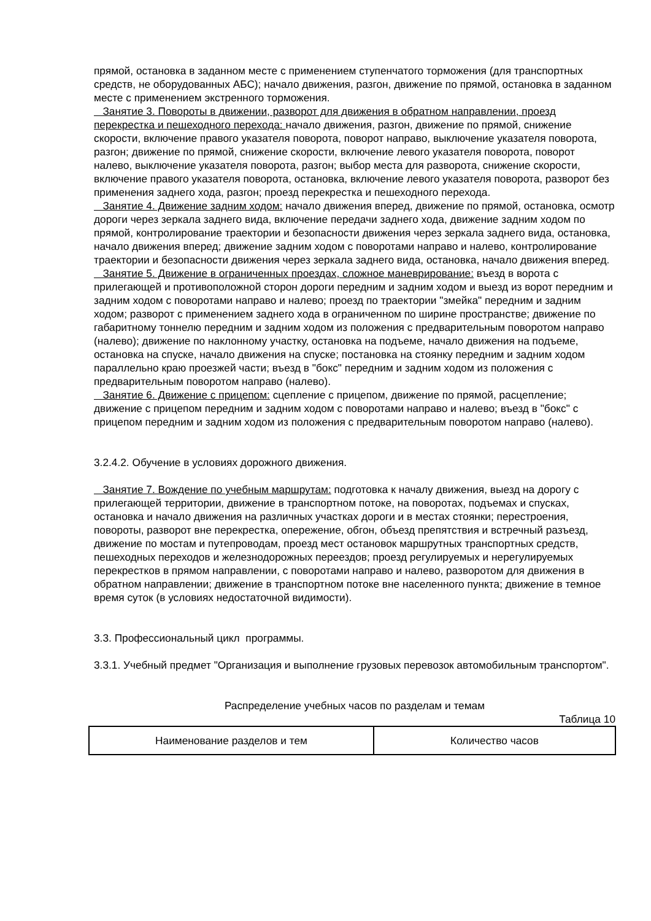прямой, остановка в заданном месте с применением ступенчатого торможения (для транспортных средств, не оборудованных АБС); начало движения, разгон, движение по прямой, остановка в заданном месте с применением экстренного торможения.
Занятие 3. Повороты в движении, разворот для движения в обратном направлении, проезд перекрестка и пешеходного перехода: начало движения, разгон, движение по прямой, снижение скорости, включение правого указателя поворота, поворот направо, выключение указателя поворота, разгон; движение по прямой, снижение скорости, включение левого указателя поворота, поворот налево, выключение указателя поворота, разгон; выбор места для разворота, снижение скорости, включение правого указателя поворота, остановка, включение левого указателя поворота, разворот без применения заднего хода, разгон; проезд перекрестка и пешеходного перехода.
Занятие 4. Движение задним ходом: начало движения вперед, движение по прямой, остановка, осмотр дороги через зеркала заднего вида, включение передачи заднего хода, движение задним ходом по прямой, контролирование траектории и безопасности движения через зеркала заднего вида, остановка, начало движения вперед; движение задним ходом с поворотами направо и налево, контролирование траектории и безопасности движения через зеркала заднего вида, остановка, начало движения вперед.
Занятие 5. Движение в ограниченных проездах, сложное маневрирование: въезд в ворота с прилегающей и противоположной сторон дороги передним и задним ходом и выезд из ворот передним и задним ходом с поворотами направо и налево; проезд по траектории "змейка" передним и задним ходом; разворот с применением заднего хода в ограниченном по ширине пространстве; движение по габаритному тоннелю передним и задним ходом из положения с предварительным поворотом направо (налево); движение по наклонному участку, остановка на подъеме, начало движения на подъеме, остановка на спуске, начало движения на спуске; постановка на стоянку передним и задним ходом параллельно краю проезжей части; въезд в "бокс" передним и задним ходом из положения с предварительным поворотом направо (налево).
Занятие 6. Движение с прицепом: сцепление с прицепом, движение по прямой, расцепление; движение с прицепом передним и задним ходом с поворотами направо и налево; въезд в "бокс" с прицепом передним и задним ходом из положения с предварительным поворотом направо (налево).
3.2.4.2. Обучение в условиях дорожного движения.
Занятие 7. Вождение по учебным маршрутам: подготовка к началу движения, выезд на дорогу с прилегающей территории, движение в транспортном потоке, на поворотах, подъемах и спусках, остановка и начало движения на различных участках дороги и в местах стоянки; перестроения, повороты, разворот вне перекрестка, опережение, обгон, объезд препятствия и встречный разъезд, движение по мостам и путепроводам, проезд мест остановок маршрутных транспортных средств, пешеходных переходов и железнодорожных переездов; проезд регулируемых и нерегулируемых перекрестков в прямом направлении, с поворотами направо и налево, разворотом для движения в обратном направлении; движение в транспортном потоке вне населенного пункта; движение в темное время суток (в условиях недостаточной видимости).
3.3. Профессиональный цикл программы.
3.3.1. Учебный предмет "Организация и выполнение грузовых перевозок автомобильным транспортом".
Распределение учебных часов по разделам и темам
Таблица 10
| Наименование разделов и тем | Количество часов |